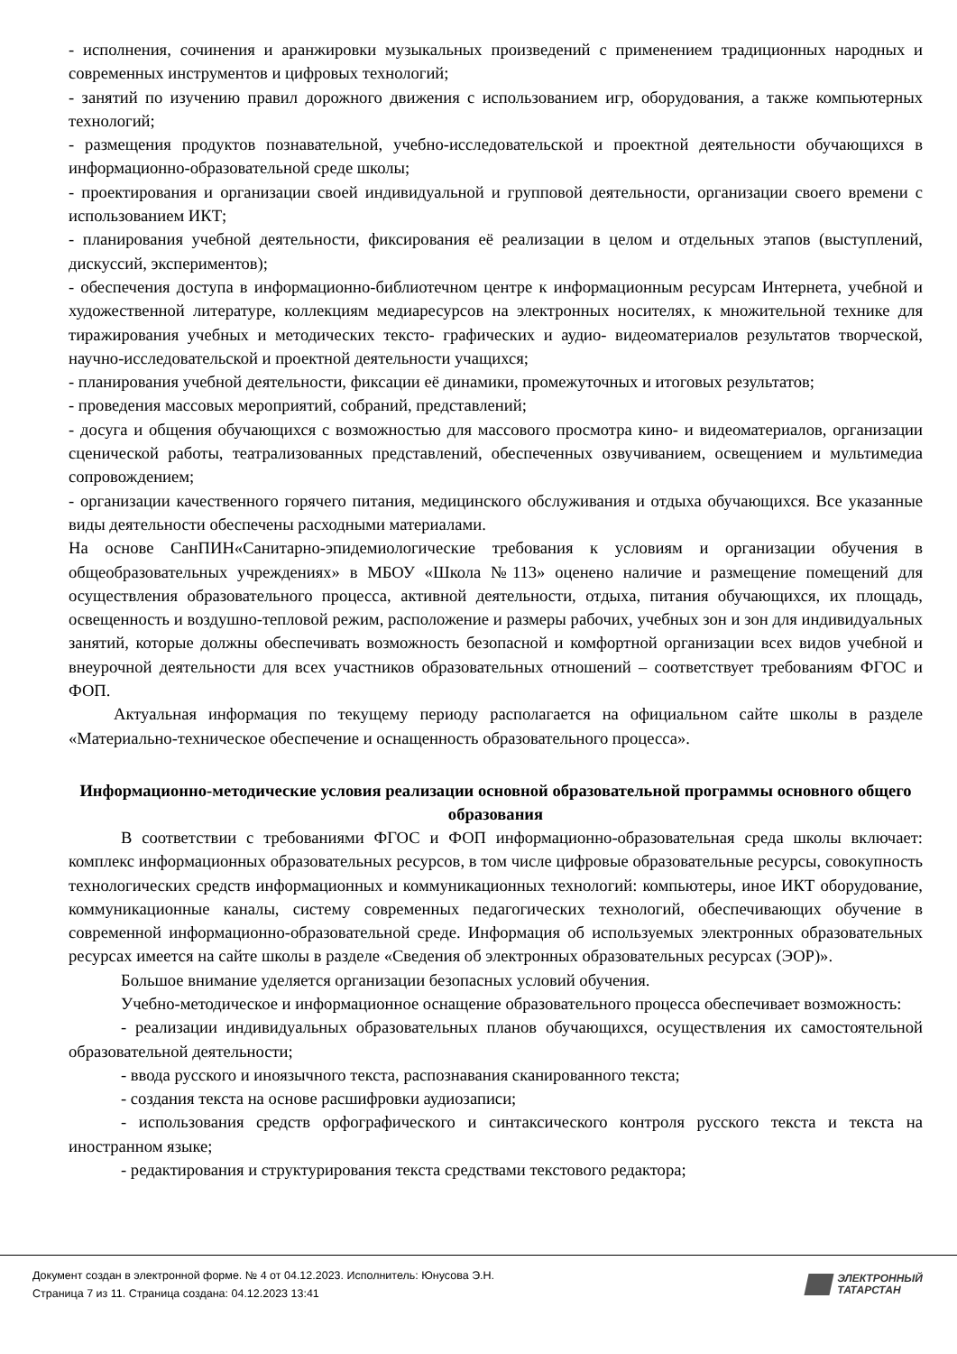- исполнения, сочинения и аранжировки музыкальных произведений с применением традиционных народных и современных инструментов и цифровых технологий;
- занятий по изучению правил дорожного движения с использованием игр, оборудования, а также компьютерных технологий;
- размещения продуктов познавательной, учебно-исследовательской и проектной деятельности обучающихся в информационно-образовательной среде школы;
- проектирования и организации своей индивидуальной и групповой деятельности, организации своего времени с использованием ИКТ;
- планирования учебной деятельности, фиксирования её реализации в целом и отдельных этапов (выступлений, дискуссий, экспериментов);
- обеспечения доступа в информационно-библиотечном центре к информационным ресурсам Интернета, учебной и художественной литературе, коллекциям медиаресурсов на электронных носителях, к множительной технике для тиражирования учебных и методических тексто- графических и аудио- видеоматериалов результатов творческой, научно-исследовательской и проектной деятельности учащихся;
- планирования учебной деятельности, фиксации её динамики, промежуточных и итоговых результатов;
- проведения массовых мероприятий, собраний, представлений;
- досуга и общения обучающихся с возможностью для массового просмотра кино- и видеоматериалов, организации сценической работы, театрализованных представлений, обеспеченных озвучиванием, освещением и мультимедиа сопровождением;
- организации качественного горячего питания, медицинского обслуживания и отдыха обучающихся. Все указанные виды деятельности обеспечены расходными материалами.
На основе СанПИН«Санитарно-эпидемиологические требования к условиям и организации обучения в общеобразовательных учреждениях» в МБОУ «Школа №113» оценено наличие и размещение помещений для осуществления образовательного процесса, активной деятельности, отдыха, питания обучающихся, их площадь, освещенность и воздушно-тепловой режим, расположение и размеры рабочих, учебных зон и зон для индивидуальных занятий, которые должны обеспечивать возможность безопасной и комфортной организации всех видов учебной и внеурочной деятельности для всех участников образовательных отношений – соответствует требованиям ФГОС и ФОП.
Актуальная информация по текущему периоду располагается на официальном сайте школы в разделе «Материально-техническое обеспечение и оснащенность образовательного процесса».
Информационно-методические условия реализации основной образовательной программы основного общего образования
В соответствии с требованиями ФГОС и ФОП информационно-образовательная среда школы включает: комплекс информационных образовательных ресурсов, в том числе цифровые образовательные ресурсы, совокупность технологических средств информационных и коммуникационных технологий: компьютеры, иное ИКТ оборудование, коммуникационные каналы, систему современных педагогических технологий, обеспечивающих обучение в современной информационно-образовательной среде. Информация об используемых электронных образовательных ресурсах имеется на сайте школы в разделе «Сведения об электронных образовательных ресурсах (ЭОР)».
Большое внимание уделяется организации безопасных условий обучения.
Учебно-методическое и информационное оснащение образовательного процесса обеспечивает возможность:
- реализации индивидуальных образовательных планов обучающихся, осуществления их самостоятельной образовательной деятельности;
- ввода русского и иноязычного текста, распознавания сканированного текста;
- создания текста на основе расшифровки аудиозаписи;
- использования средств орфографического и синтаксического контроля русского текста и текста на иностранном языке;
- редактирования и структурирования текста средствами текстового редактора;
Документ создан в электронной форме. № 4 от 04.12.2023. Исполнитель: Юнусова Э.Н.
Страница 7 из 11. Страница создана: 04.12.2023 13:41
ЭЛЕКТРОННЫЙ
ТАТАРСТАН